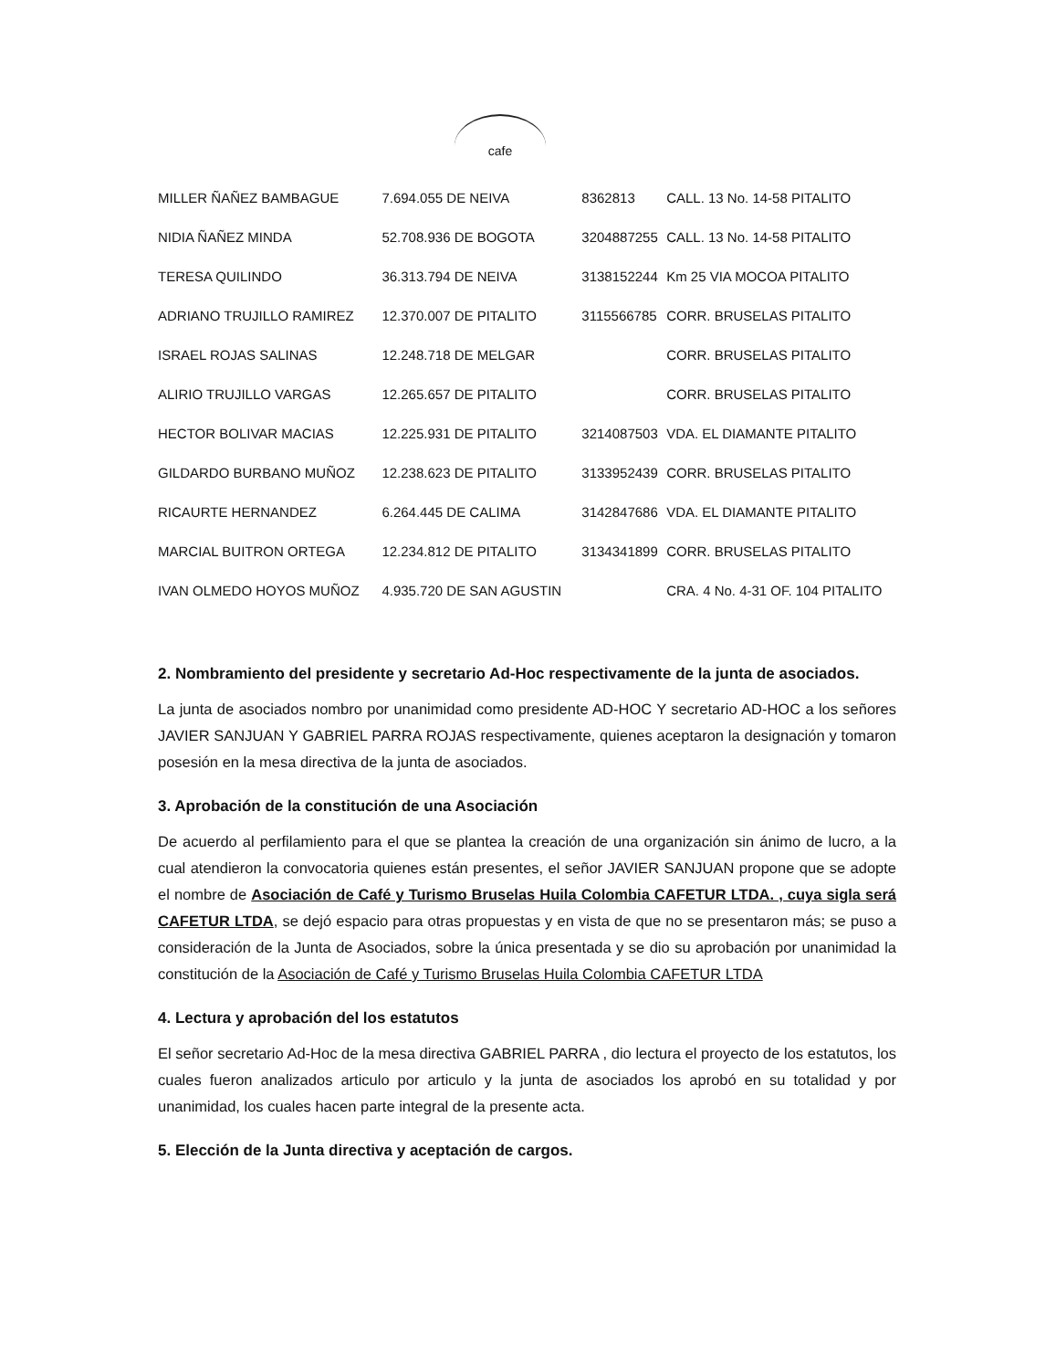cafe
| MILLER ÑAÑEZ BAMBAGUE | 7.694.055 DE NEIVA | 8362813 | CALL. 13 No. 14-58 PITALITO |
| NIDIA ÑAÑEZ MINDA | 52.708.936 DE BOGOTA | 3204887255 | CALL. 13 No. 14-58 PITALITO |
| TERESA QUILINDO | 36.313.794 DE NEIVA | 3138152244 | Km 25 VIA MOCOA PITALITO |
| ADRIANO TRUJILLO RAMIREZ | 12.370.007 DE PITALITO | 3115566785 | CORR. BRUSELAS PITALITO |
| ISRAEL ROJAS SALINAS | 12.248.718 DE MELGAR | | CORR. BRUSELAS PITALITO |
| ALIRIO TRUJILLO VARGAS | 12.265.657 DE PITALITO | | CORR. BRUSELAS PITALITO |
| HECTOR BOLIVAR MACIAS | 12.225.931 DE PITALITO | 3214087503 | VDA. EL DIAMANTE PITALITO |
| GILDARDO BURBANO MUÑOZ | 12.238.623 DE PITALITO | 3133952439 | CORR. BRUSELAS PITALITO |
| RICAURTE HERNANDEZ | 6.264.445 DE CALIMA | 3142847686 | VDA. EL DIAMANTE PITALITO |
| MARCIAL BUITRON ORTEGA | 12.234.812 DE PITALITO | 3134341899 | CORR. BRUSELAS PITALITO |
| IVAN OLMEDO HOYOS MUÑOZ | 4.935.720 DE SAN AGUSTIN | | CRA. 4 No. 4-31 OF. 104 PITALITO |
2. Nombramiento del presidente y secretario Ad-Hoc respectivamente de la junta de asociados.
La junta de asociados nombro por unanimidad como presidente AD-HOC Y secretario AD-HOC a los señores JAVIER SANJUAN Y GABRIEL PARRA ROJAS respectivamente, quienes aceptaron la designación y tomaron posesión en la mesa directiva de la junta de asociados.
3. Aprobación de la constitución de una Asociación
De acuerdo al perfilamiento para el que se plantea la creación de una organización sin ánimo de lucro, a la cual atendieron la convocatoria quienes están presentes, el señor JAVIER SANJUAN propone que se adopte el nombre de Asociación de Café y Turismo Bruselas Huila Colombia CAFETUR LTDA. , cuya sigla será CAFETUR LTDA, se dejó espacio para otras propuestas y en vista de que no se presentaron más; se puso a consideración de la Junta de Asociados, sobre la única presentada y se dio su aprobación por unanimidad la constitución de la Asociación de Café y Turismo Bruselas Huila Colombia CAFETUR LTDA
4. Lectura y aprobación del los estatutos
El señor secretario Ad-Hoc de la mesa directiva GABRIEL PARRA , dio lectura el proyecto de los estatutos, los cuales fueron analizados articulo por articulo y la junta de asociados los aprobó en su totalidad y por unanimidad, los cuales hacen parte integral de la presente acta.
5. Elección de la Junta directiva y aceptación de cargos.